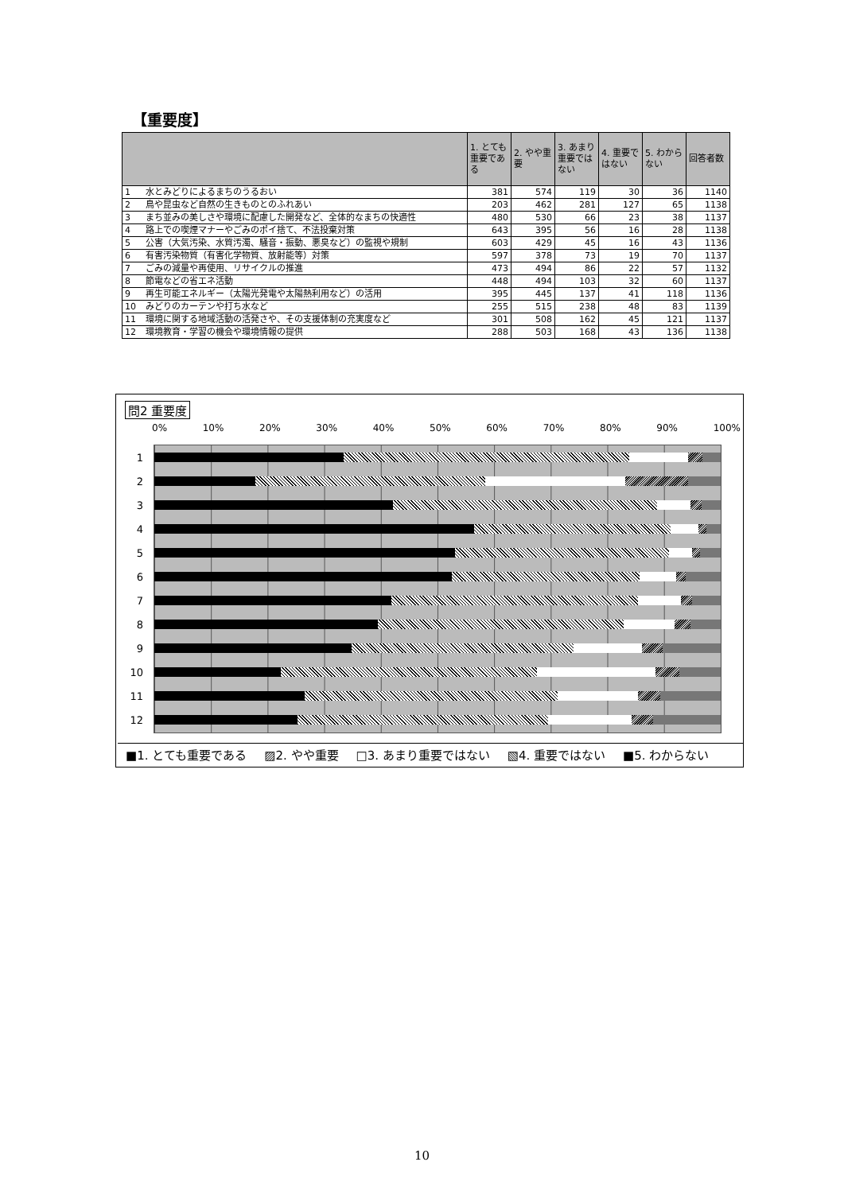【重要度】
| | | 1. とても重要である | 2. やや重要 | 3. あまり重要ではない | 4. 重要ではない | 5. わからない | 回答者数 |
| --- | --- | --- | --- | --- | --- | --- | --- |
| 1 | 水とみどりによるまちのうるおい | 381 | 574 | 119 | 30 | 36 | 1140 |
| 2 | 鳥や昆虫など自然の生きものとのふれあい | 203 | 462 | 281 | 127 | 65 | 1138 |
| 3 | まち並みの美しさや環境に配慮した開発など、全体的なまちの快適性 | 480 | 530 | 66 | 23 | 38 | 1137 |
| 4 | 路上での喫煙マナーやごみのポイ捨て、不法投棄対策 | 643 | 395 | 56 | 16 | 28 | 1138 |
| 5 | 公害（大気汚染、水質汚濁、騒音・振動、悪臭など）の監視や規制 | 603 | 429 | 45 | 16 | 43 | 1136 |
| 6 | 有害汚染物質（有害化学物質、放射能等）対策 | 597 | 378 | 73 | 19 | 70 | 1137 |
| 7 | ごみの減量や再使用、リサイクルの推進 | 473 | 494 | 86 | 22 | 57 | 1132 |
| 8 | 節電などの省エネ活動 | 448 | 494 | 103 | 32 | 60 | 1137 |
| 9 | 再生可能エネルギー（太陽光発電や太陽熱利用など）の活用 | 395 | 445 | 137 | 41 | 118 | 1136 |
| 10 | みどりのカーテンや打ち水など | 255 | 515 | 238 | 48 | 83 | 1139 |
| 11 | 環境に関する地域活動の活発さや、その支援体制の充実度など | 301 | 508 | 162 | 45 | 121 | 1137 |
| 12 | 環境教育・学習の機会や環境情報の提供 | 288 | 503 | 168 | 43 | 136 | 1138 |
問2 重要度
0% 10% 20% 30% 40% 50% 60% 70% 80% 90% 100%
1
2
3
4
5
6
7
8
9
10
11
12
■1. とても重要である ▨2. やや重要 □3. あまり重要ではない ▧4. 重要ではない ■5. わからない
10